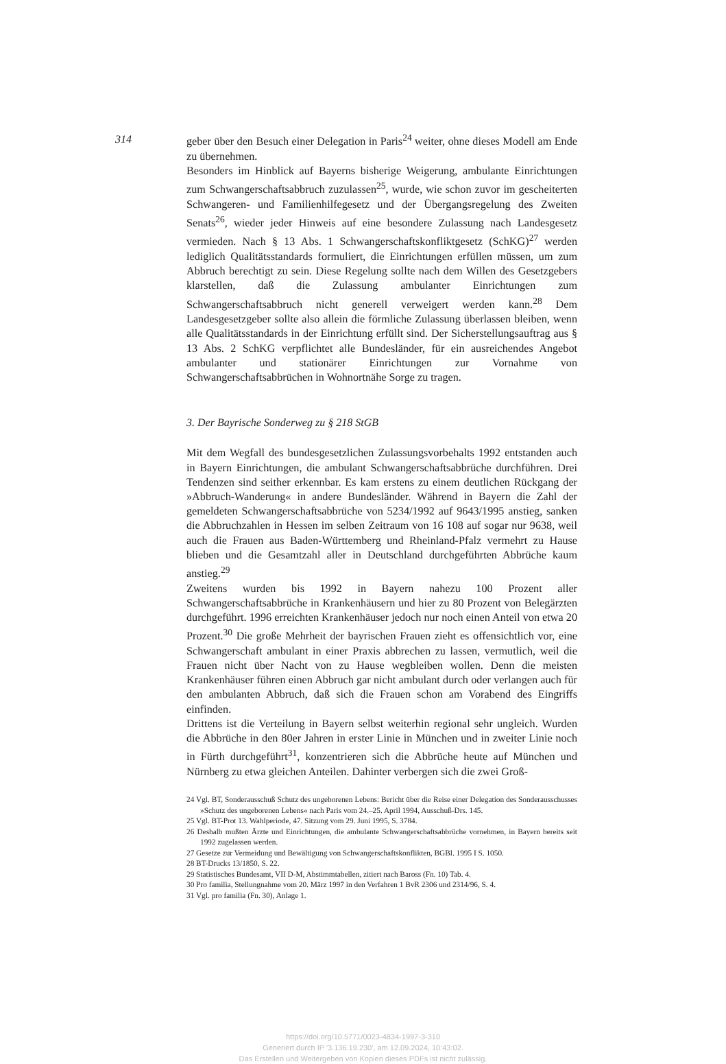314
geber über den Besuch einer Delegation in Paris<sup>24</sup> weiter, ohne dieses Modell am Ende zu übernehmen.
Besonders im Hinblick auf Bayerns bisherige Weigerung, ambulante Einrichtungen zum Schwangerschaftsabbruch zuzulassen<sup>25</sup>, wurde, wie schon zuvor im gescheiterten Schwangeren- und Familienhilfegesetz und der Übergangsregelung des Zweiten Senats<sup>26</sup>, wieder jeder Hinweis auf eine besondere Zulassung nach Landesgesetz vermieden. Nach § 13 Abs. 1 Schwangerschaftskonfliktgesetz (SchKG)<sup>27</sup> werden lediglich Qualitätsstandards formuliert, die Einrichtungen erfüllen müssen, um zum Abbruch berechtigt zu sein. Diese Regelung sollte nach dem Willen des Gesetzgebers klarstellen, daß die Zulassung ambulanter Einrichtungen zum Schwangerschaftsabbruch nicht generell verweigert werden kann.<sup>28</sup> Dem Landesgesetzgeber sollte also allein die förmliche Zulassung überlassen bleiben, wenn alle Qualitätsstandards in der Einrichtung erfüllt sind. Der Sicherstellungsauftrag aus § 13 Abs. 2 SchKG verpflichtet alle Bundesländer, für ein ausreichendes Angebot ambulanter und stationärer Einrichtungen zur Vornahme von Schwangerschaftsabbrüchen in Wohnortnähe Sorge zu tragen.
3. Der Bayrische Sonderweg zu § 218 StGB
Mit dem Wegfall des bundesgesetzlichen Zulassungsvorbehalts 1992 entstanden auch in Bayern Einrichtungen, die ambulant Schwangerschaftsabbrüche durchführen. Drei Tendenzen sind seither erkennbar. Es kam erstens zu einem deutlichen Rückgang der »Abbruch-Wanderung« in andere Bundesländer. Während in Bayern die Zahl der gemeldeten Schwangerschaftsabbrüche von 5234/1992 auf 9643/1995 anstieg, sanken die Abbruchzahlen in Hessen im selben Zeitraum von 16 108 auf sogar nur 9638, weil auch die Frauen aus Baden-Württemberg und Rheinland-Pfalz vermehrt zu Hause blieben und die Gesamtzahl aller in Deutschland durchgeführten Abbrüche kaum anstieg.<sup>29</sup>
Zweitens wurden bis 1992 in Bayern nahezu 100 Prozent aller Schwangerschaftsabbrüche in Krankenhäusern und hier zu 80 Prozent von Belegärzten durchgeführt. 1996 erreichten Krankenhäuser jedoch nur noch einen Anteil von etwa 20 Prozent.<sup>30</sup> Die große Mehrheit der bayrischen Frauen zieht es offensichtlich vor, eine Schwangerschaft ambulant in einer Praxis abbrechen zu lassen, vermutlich, weil die Frauen nicht über Nacht von zu Hause wegbleiben wollen. Denn die meisten Krankenhäuser führen einen Abbruch gar nicht ambulant durch oder verlangen auch für den ambulanten Abbruch, daß sich die Frauen schon am Vorabend des Eingriffs einfinden.
Drittens ist die Verteilung in Bayern selbst weiterhin regional sehr ungleich. Wurden die Abbrüche in den 80er Jahren in erster Linie in München und in zweiter Linie noch in Fürth durchgeführt<sup>31</sup>, konzentrieren sich die Abbrüche heute auf München und Nürnberg zu etwa gleichen Anteilen. Dahinter verbergen sich die zwei Groß-
24 Vgl. BT, Sonderausschuß Schutz des ungeborenen Lebens: Bericht über die Reise einer Delegation des Sonderausschusses »Schutz des ungeborenen Lebens« nach Paris vom 24.–25. April 1994, Ausschuß-Drs. 145.
25 Vgl. BT-Prot 13. Wahlperiode, 47. Sitzung vom 29. Juni 1995, S. 3784.
26 Deshalb mußten Ärzte und Einrichtungen, die ambulante Schwangerschaftsabbrüche vornehmen, in Bayern bereits seit 1992 zugelassen werden.
27 Gesetze zur Vermeidung und Bewältigung von Schwangerschaftskonflikten, BGBl. 1995 I S. 1050.
28 BT-Drucks 13/1850, S. 22.
29 Statistisches Bundesamt, VII D-M, Abstimmtabellen, zitiert nach Baross (Fn. 10) Tab. 4.
30 Pro familia, Stellungnahme vom 20. März 1997 in den Verfahren 1 BvR 2306 und 2314/96, S. 4.
31 Vgl. pro familia (Fn. 30), Anlage 1.
https://doi.org/10.5771/0023-4834-1997-3-310
Generiert durch IP '3.136.19.230', am 12.09.2024, 10:43:02.
Das Erstellen und Weitergeben von Kopien dieses PDFs ist nicht zulässig.